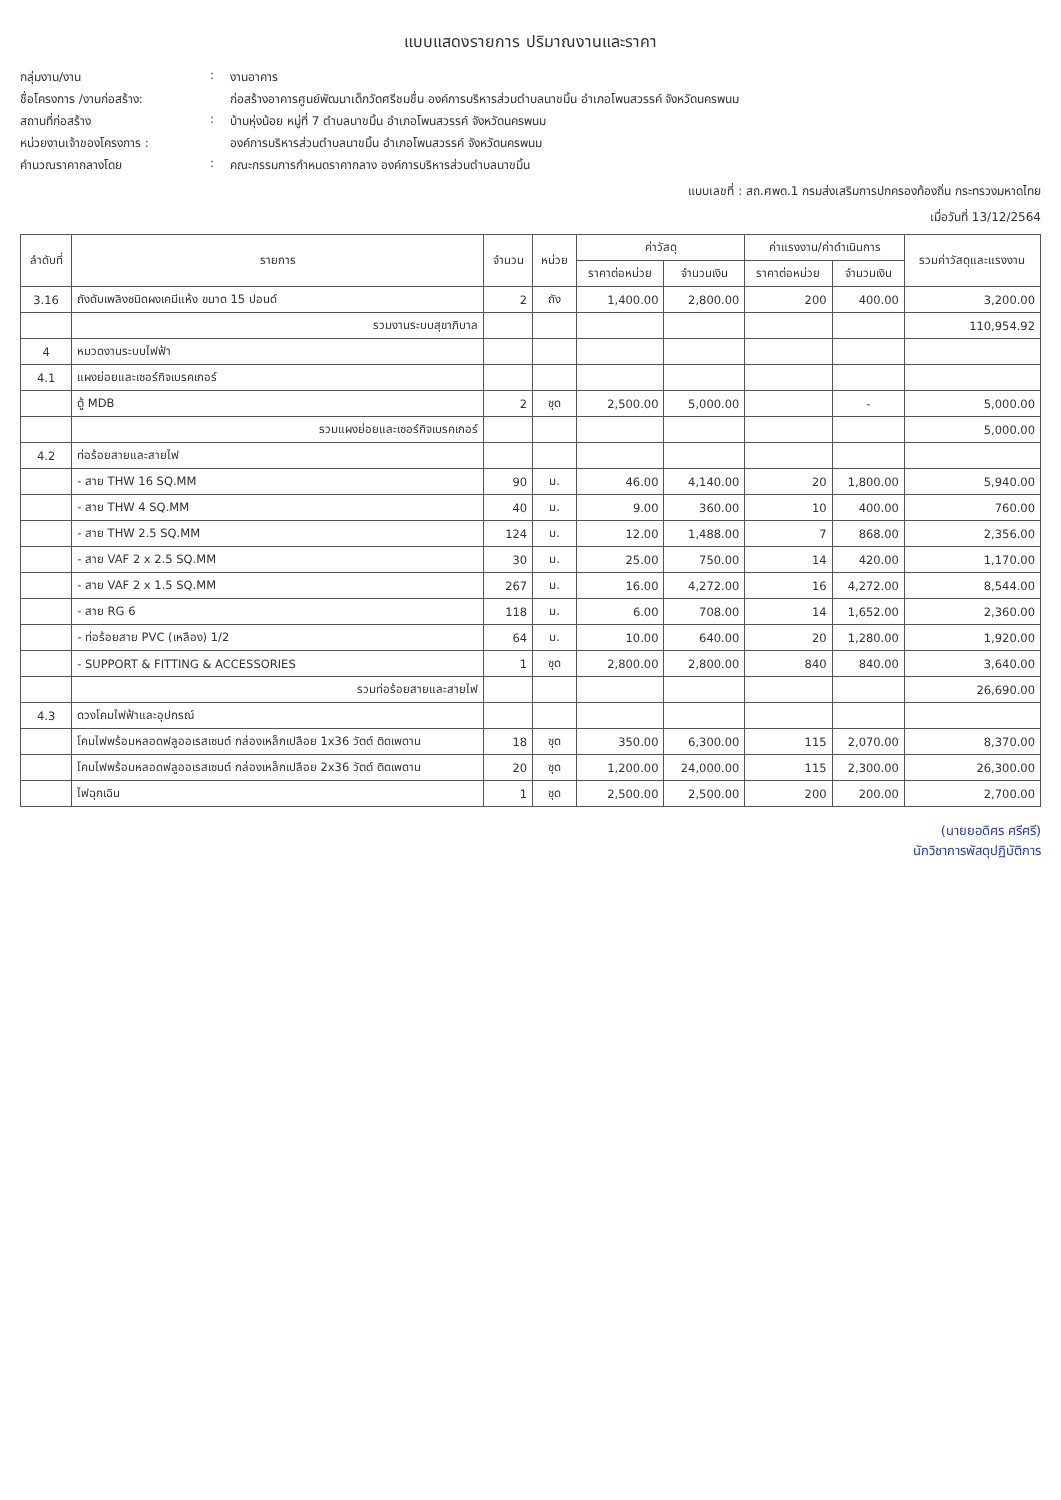แบบแสดงรายการ ปริมาณงานและราคา
กลุ่มงาน/งาน
:
งานอาคาร
ชื่อโครงการ /งานก่อสร้าง:
ก่อสร้างอาคารศูนย์พัฒนาเด็กวัดศรีชมชื่น องค์การบริหารส่วนตำบลนาขมิ้น อำเภอโพนสวรรค์ จังหวัดนครพนม
สถานที่ก่อสร้าง
:
บ้านหุ่งน้อย หมู่ที่ 7 ตำบลนาขมิ้น อำเภอโพนสวรรค์ จังหวัดนครพนม
หน่วยงานเจ้าของโครงการ :
องค์การบริหารส่วนตำบลนาขมิ้น อำเภอโพนสวรรค์ จังหวัดนครพนม
คำนวณราคากลางโดย
:
คณะกรรมการกำหนดราคากลาง องค์การบริหารส่วนตำบลนาขมิ้น
แบบเลขที่ : สถ.ศพด.1 กรมส่งเสริมการปกครองท้องถิ่น กระทรวงมหาดไทย
เมื่อวันที่ 13/12/2564
| ลำดับที่ | รายการ | จำนวน | หน่วย | ค่าวัสดุ | | ค่าแรงงาน/ค่าดำเนินการ | | รวมค่าวัสดุและแรงงาน |
| --- | --- | --- | --- | --- | --- | --- | --- | --- |
| | | | | ราคาต่อหน่วย | จำนวนเงิน | ราคาต่อหน่วย | จำนวนเงิน | |
| 3.16 | ถังดับเพลิงชนิดผงเคมีแห้ง ขนาด 15 ปอนด์ | 2 | ถัง | 1,400.00 | 2,800.00 | 200 | 400.00 | 3,200.00 |
| | รวมงานระบบสุขาภิบาล | | | | | | | 110,954.92 |
| 4 | หมวดงานระบบไฟฟ้า | | | | | | | |
| 4.1 | แผงย่อยและเซอร์กิจเบรคเกอร์ | | | | | | | |
| | ตู้ MDB | 2 | ชุด | 2,500.00 | 5,000.00 | | - | 5,000.00 |
| | รวมแผงย่อยและเซอร์กิจเบรคเกอร์ | | | | | | | 5,000.00 |
| 4.2 | ท่อร้อยสายและสายไฟ | | | | | | | |
| | - สาย THW 16 SQ.MM | 90 | ม. | 46.00 | 4,140.00 | 20 | 1,800.00 | 5,940.00 |
| | - สาย THW 4 SQ.MM | 40 | ม. | 9.00 | 360.00 | 10 | 400.00 | 760.00 |
| | - สาย THW 2.5 SQ.MM | 124 | ม. | 12.00 | 1,488.00 | 7 | 868.00 | 2,356.00 |
| | - สาย VAF 2 x 2.5 SQ.MM | 30 | ม. | 25.00 | 750.00 | 14 | 420.00 | 1,170.00 |
| | - สาย VAF 2 x 1.5 SQ.MM | 267 | ม. | 16.00 | 4,272.00 | 16 | 4,272.00 | 8,544.00 |
| | - สาย RG 6 | 118 | ม. | 6.00 | 708.00 | 14 | 1,652.00 | 2,360.00 |
| | - ท่อร้อยสาย PVC (เหลือง) 1/2 | 64 | ม. | 10.00 | 640.00 | 20 | 1,280.00 | 1,920.00 |
| | - SUPPORT & FITTING & ACCESSORIES | 1 | ชุด | 2,800.00 | 2,800.00 | 840 | 840.00 | 3,640.00 |
| | รวมท่อร้อยสายและสายไฟ | | | | | | | 26,690.00 |
| 4.3 | ดวงโคมไฟฟ้าและอุปกรณ์ | | | | | | | |
| | โคมไฟพร้อมหลอดฟลูออเรสเซนต์ กล่องเหล็กเปลือย 1x36 วัตต์ ติดเพดาน | 18 | ชุด | 350.00 | 6,300.00 | 115 | 2,070.00 | 8,370.00 |
| | โคมไฟพร้อมหลอดฟลูออเรสเซนต์ กล่องเหล็กเปลือย 2x36 วัตต์ ติดเพดาน | 20 | ชุด | 1,200.00 | 24,000.00 | 115 | 2,300.00 | 26,300.00 |
| | ไฟฉุกเฉิน | 1 | ชุด | 2,500.00 | 2,500.00 | 200 | 200.00 | 2,700.00 |
(นายยอดิศร ศรีศรี)
นักวิชาการพัสดุปฏิบัติการ